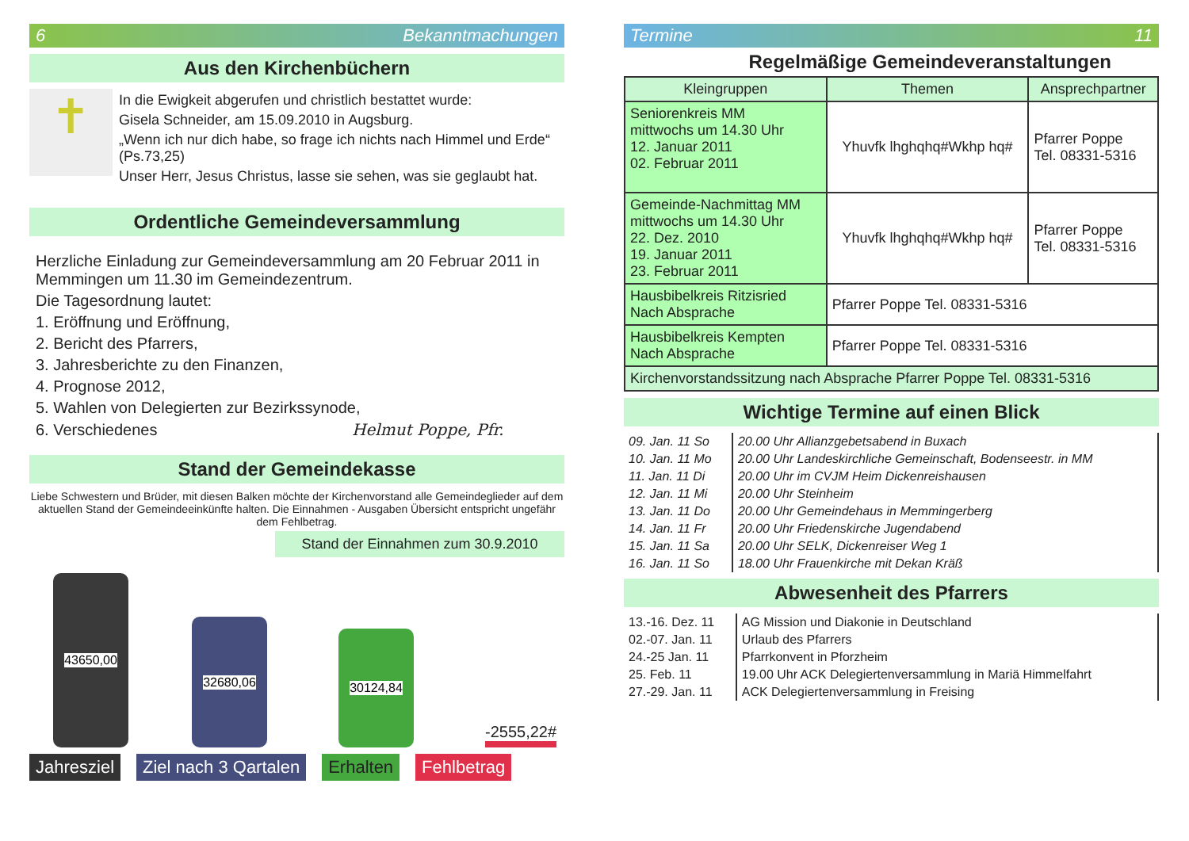6 Bekanntmachungen
Aus den Kirchenbüchern
✝
In die Ewigkeit abgerufen und christlich bestattet wurde:
Gisela Schneider, am 15.09.2010 in Augsburg.
„Wenn ich nur dich habe, so frage ich nichts nach Himmel und Erde“ (Ps.73,25)
Unser Herr, Jesus Christus, lasse sie sehen, was sie geglaubt hat.
Ordentliche Gemeindeversammlung
Herzliche Einladung zur Gemeindeversammlung am 20 Februar 2011 in Memmingen um 11.30 im Gemeindezentrum.
Die Tagesordnung lautet:
1. Eröffnung und Eröffnung,
2. Bericht des Pfarrers,
3. Jahresberichte zu den Finanzen,
4. Prognose 2012,
5. Wahlen von Delegierten zur Bezirkssynode,
6. Verschiedenes Helmut Poppe, Pfr.
Stand der Gemeindekasse
Liebe Schwestern und Brüder, mit diesen Balken möchte der Kirchenvorstand alle Gemeindeglieder auf dem aktuellen Stand der Gemeindeeinkünfte halten. Die Einnahmen - Ausgaben Übersicht entspricht ungefähr dem Fehlbetrag.
Stand der Einnahmen zum 30.9.2010
43650,00
32680,06
30124,84
-2555,22#
Jahresziel Ziel nach 3 Qartalen Erhalten Fehlbetrag
Termine 11
Regelmäßige Gemeindeveranstaltungen
| Kleingruppen | Themen | Ansprechpartner |
| --- | --- | --- |
| Seniorenkreis MM mittwochs um 14.30 Uhr 12. Januar 2011 02. Februar 2011 | Yhuvfk lhghqhq#Wkhp hq# | Pfarrer Poppe Tel. 08331-5316 |
| Gemeinde-Nachmittag MM mittwochs um 14.30 Uhr 22. Dez. 2010 19. Januar 2011 23. Februar 2011 | Yhuvfk lhghqhq#Wkhp hq# | Pfarrer Poppe Tel. 08331-5316 |
| Hausbibelkreis Ritzisried Nach Absprache | Pfarrer Poppe Tel. 08331-5316 | |
| Hausbibelkreis Kempten Nach Absprache | Pfarrer Poppe Tel. 08331-5316 | |
| Kirchenvorstandssitzung nach Absprache Pfarrer Poppe Tel. 08331-5316 | | |
Wichtige Termine auf einen Blick
| 09. Jan. 11 So | 20.00 Uhr Allianzgebetsabend in Buxach |
| 10. Jan. 11 Mo | 20.00 Uhr Landeskirchliche Gemeinschaft, Bodenseestr. in MM |
| 11. Jan. 11 Di | 20.00 Uhr im CVJM Heim Dickenreishausen |
| 12. Jan. 11 Mi | 20.00 Uhr Steinheim |
| 13. Jan. 11 Do | 20.00 Uhr Gemeindehaus in Memmingerberg |
| 14. Jan. 11 Fr | 20.00 Uhr Friedenskirche Jugendabend |
| 15. Jan. 11 Sa | 20.00 Uhr SELK, Dickenreiser Weg 1 |
| 16. Jan. 11 So | 18.00 Uhr Frauenkirche mit Dekan Kräß |
Abwesenheit des Pfarrers
| 13.-16. Dez. 11 | AG Mission und Diakonie in Deutschland |
| 02.-07. Jan. 11 | Urlaub des Pfarrers |
| 24.-25 Jan. 11 | Pfarrkonvent in Pforzheim |
| 25. Feb. 11 | 19.00 Uhr ACK Delegiertenversammlung in Mariä Himmelfahrt |
| 27.-29. Jan. 11 | ACK Delegiertenversammlung in Freising |